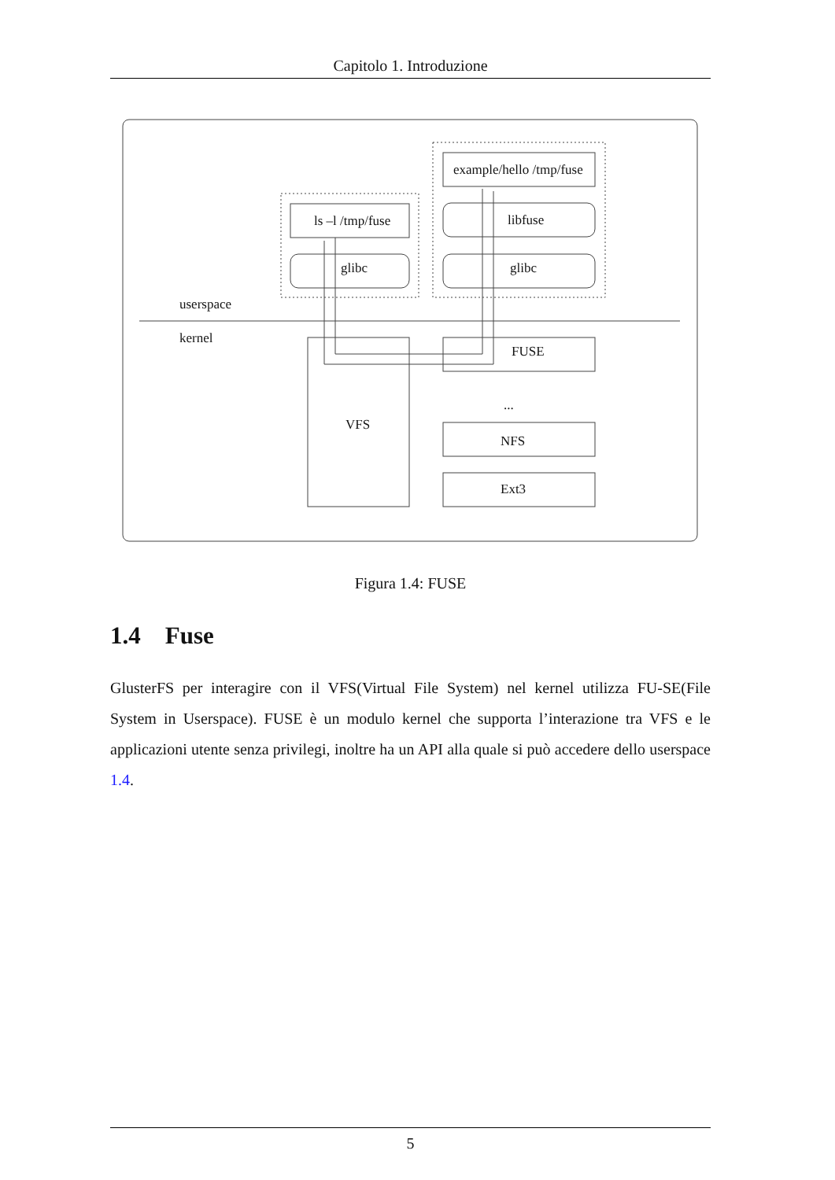Capitolo 1. Introduzione
ls –l /tmp/fuse
glibc
example/hello /tmp/fuse
libfuse
glibc
userspace
kernel
FUSE
VFS
...
NFS
Ext3
Figura 1.4: FUSE
1.4 Fuse
GlusterFS per interagire con il VFS(Virtual File System) nel kernel utilizza FU-SE(File System in Userspace). FUSE è un modulo kernel che supporta l’interazione tra VFS e le applicazioni utente senza privilegi, inoltre ha un API alla quale si può accedere dello userspace 1.4.
5